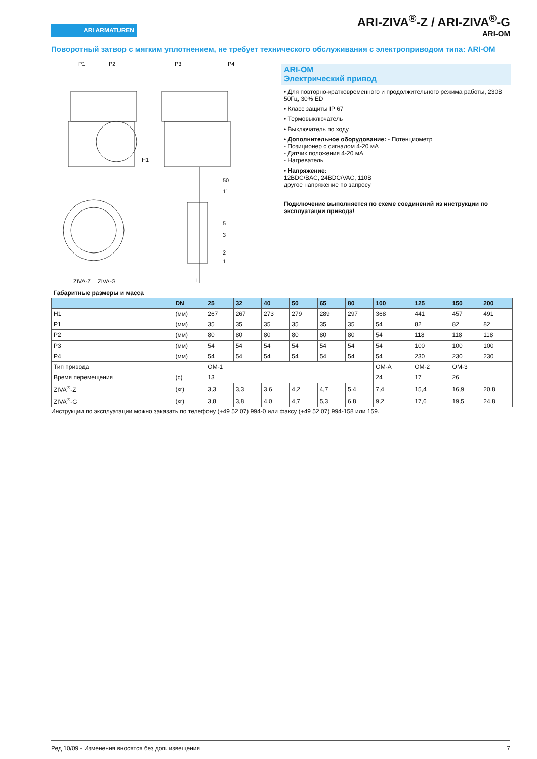ARI ARMATUREN
ARI-ZIVA<sup>®</sup>-Z / ARI-ZIVA<sup>®</sup>-G
ARI-OM
Поворотный затвор с мягким уплотнением, не требует технического обслуживания с электроприводом типа: ARI-OM
P1
P2
P3
P4
H1
50
11
5
3
2
1
ZIVA-Z
ZIVA-G
L
ARI-OM
Электрический привод
• Для повторно-кратковременного и продолжительного режима работы, 230В 50Гц, 30% ED
• Класс защиты IP 67
• Термовыключатель
• Выключатель по ходу
• Дополнительное оборудование: - Потенциометр
- Позиционер с сигналом 4-20 мА
- Датчик положения 4-20 мА
- Нагреватель
• Напряжение:
12BDC/BAC, 24BDC/VAC, 110B
другое напряжение по запросу
Подключение выполняется по схеме соединений из инструкции по эксплуатации привода!
Габаритные размеры и масса
| | DN | 25 | 32 | 40 | 50 | 65 | 80 | 100 | 125 | 150 | 200 |
| --- | --- | --- | --- | --- | --- | --- | --- | --- | --- | --- | --- |
| H1 | (мм) | 267 | 267 | 273 | 279 | 289 | 297 | 368 | 441 | 457 | 491 |
| P1 | (мм) | 35 | 35 | 35 | 35 | 35 | 35 | 54 | 82 | 82 | 82 |
| P2 | (мм) | 80 | 80 | 80 | 80 | 80 | 80 | 54 | 118 | 118 | 118 |
| P3 | (мм) | 54 | 54 | 54 | 54 | 54 | 54 | 54 | 100 | 100 | 100 |
| P4 | (мм) | 54 | 54 | 54 | 54 | 54 | 54 | 54 | 230 | 230 | 230 |
| Тип привода | | OM-1 | | | | | | OM-A | OM-2 | OM-3 | |
| Время перемещения | (с) | 13 | | | | | | 24 | 17 | 26 | |
| ZIVA<sup>®</sup>-Z | (кг) | 3,3 | 3,3 | 3,6 | 4,2 | 4,7 | 5,4 | 7,4 | 15,4 | 16,9 | 20,8 |
| ZIVA<sup>®</sup>-G | (кг) | 3,8 | 3,8 | 4,0 | 4,7 | 5,3 | 6,8 | 9,2 | 17,6 | 19,5 | 24,8 |
Инструкции по эксплуатации можно заказать по телефону (+49 52 07) 994-0 или факсу (+49 52 07) 994-158 или 159.
Ред 10/09 - Изменения вносятся без доп. извещения 7